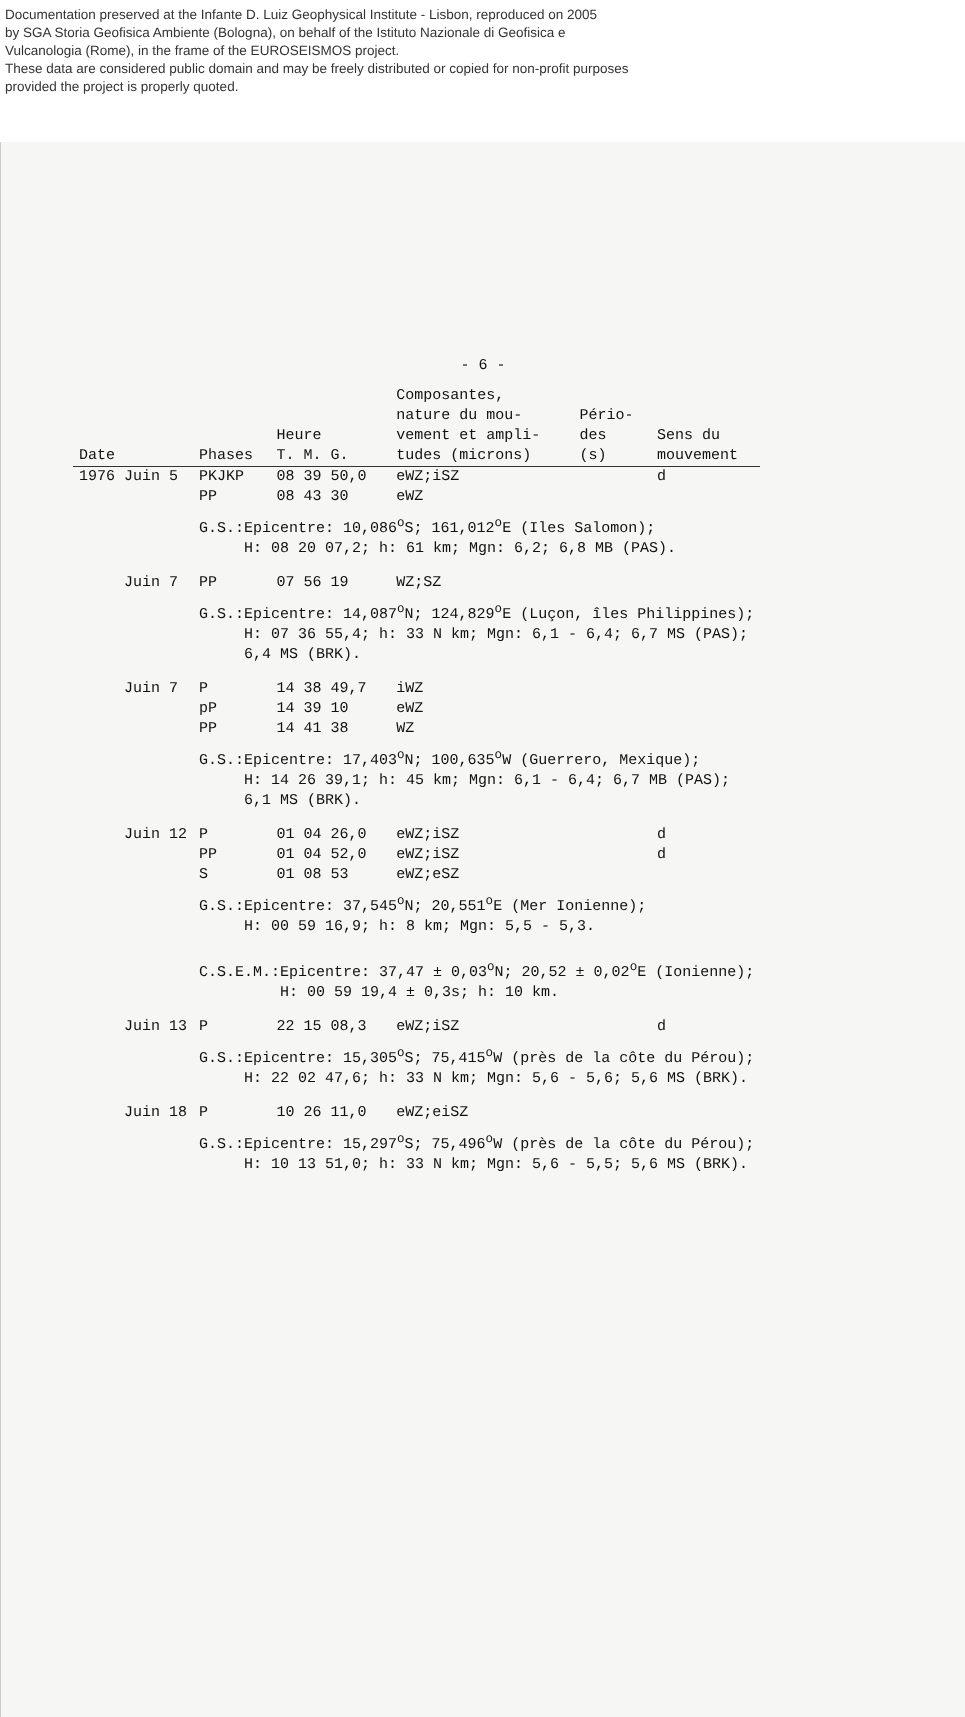Documentation preserved at the Infante D. Luiz Geophysical Institute - Lisbon, reproduced on 2005
by SGA Storia Geofisica Ambiente (Bologna), on behalf of the Istituto Nazionale di Geofisica e
Vulcanologia (Rome), in the frame of the EUROSEISMOS project.
These data are considered public domain and may be freely distributed or copied for non-profit purposes
provided the project is properly quoted.
- 6 -
| Date | Phases | Heure T. M. G. | Composantes, nature du mou- vement et ampli- tudes (microns) | Pério- des (s) | Sens du mouvement |
| --- | --- | --- | --- | --- | --- |
| 1976 Juin 5 | PKJKP PP | 08 39 50,0 08 43 30 | eWZ;iSZ eWZ | | d |
| | G.S.:Epicentre: 10,086<sup>o</sup>S; 161,012<sup>o</sup>E (Iles Salomon); H: 08 20 07,2; h: 61 km; Mgn: 6,2; 6,8 MB (PAS). | | | | |
| Juin 7 | PP | 07 56 19 | WZ;SZ | | |
| | G.S.:Epicentre: 14,087<sup>o</sup>N; 124,829<sup>o</sup>E (Luçon, îles Philippines); H: 07 36 55,4; h: 33 N km; Mgn: 6,1 - 6,4; 6,7 MS (PAS); 6,4 MS (BRK). | | | | |
| Juin 7 | P pP PP | 14 38 49,7 14 39 10 14 41 38 | iWZ eWZ WZ | | |
| | G.S.:Epicentre: 17,403<sup>o</sup>N; 100,635<sup>o</sup>W (Guerrero, Mexique); H: 14 26 39,1; h: 45 km; Mgn: 6,1 - 6,4; 6,7 MB (PAS); 6,1 MS (BRK). | | | | |
| Juin 12 | P PP S | 01 04 26,0 01 04 52,0 01 08 53 | eWZ;iSZ eWZ;iSZ eWZ;eSZ | | d d |
| | G.S.:Epicentre: 37,545<sup>o</sup>N; 20,551<sup>o</sup>E (Mer Ionienne); H: 00 59 16,9; h: 8 km; Mgn: 5,5 - 5,3. C.S.E.M.:Epicentre: 37,47 ± 0,03<sup>o</sup>N; 20,52 ± 0,02<sup>o</sup>E (Ionienne); H: 00 59 19,4 ± 0,3s; h: 10 km. | | | | |
| Juin 13 | P | 22 15 08,3 | eWZ;iSZ | | d |
| | G.S.:Epicentre: 15,305<sup>o</sup>S; 75,415<sup>o</sup>W (près de la côte du Pérou); H: 22 02 47,6; h: 33 N km; Mgn: 5,6 - 5,6; 5,6 MS (BRK). | | | | |
| Juin 18 | P | 10 26 11,0 | eWZ;eiSZ | | |
| | G.S.:Epicentre: 15,297<sup>o</sup>S; 75,496<sup>o</sup>W (près de la côte du Pérou); H: 10 13 51,0; h: 33 N km; Mgn: 5,6 - 5,5; 5,6 MS (BRK). | | | | |